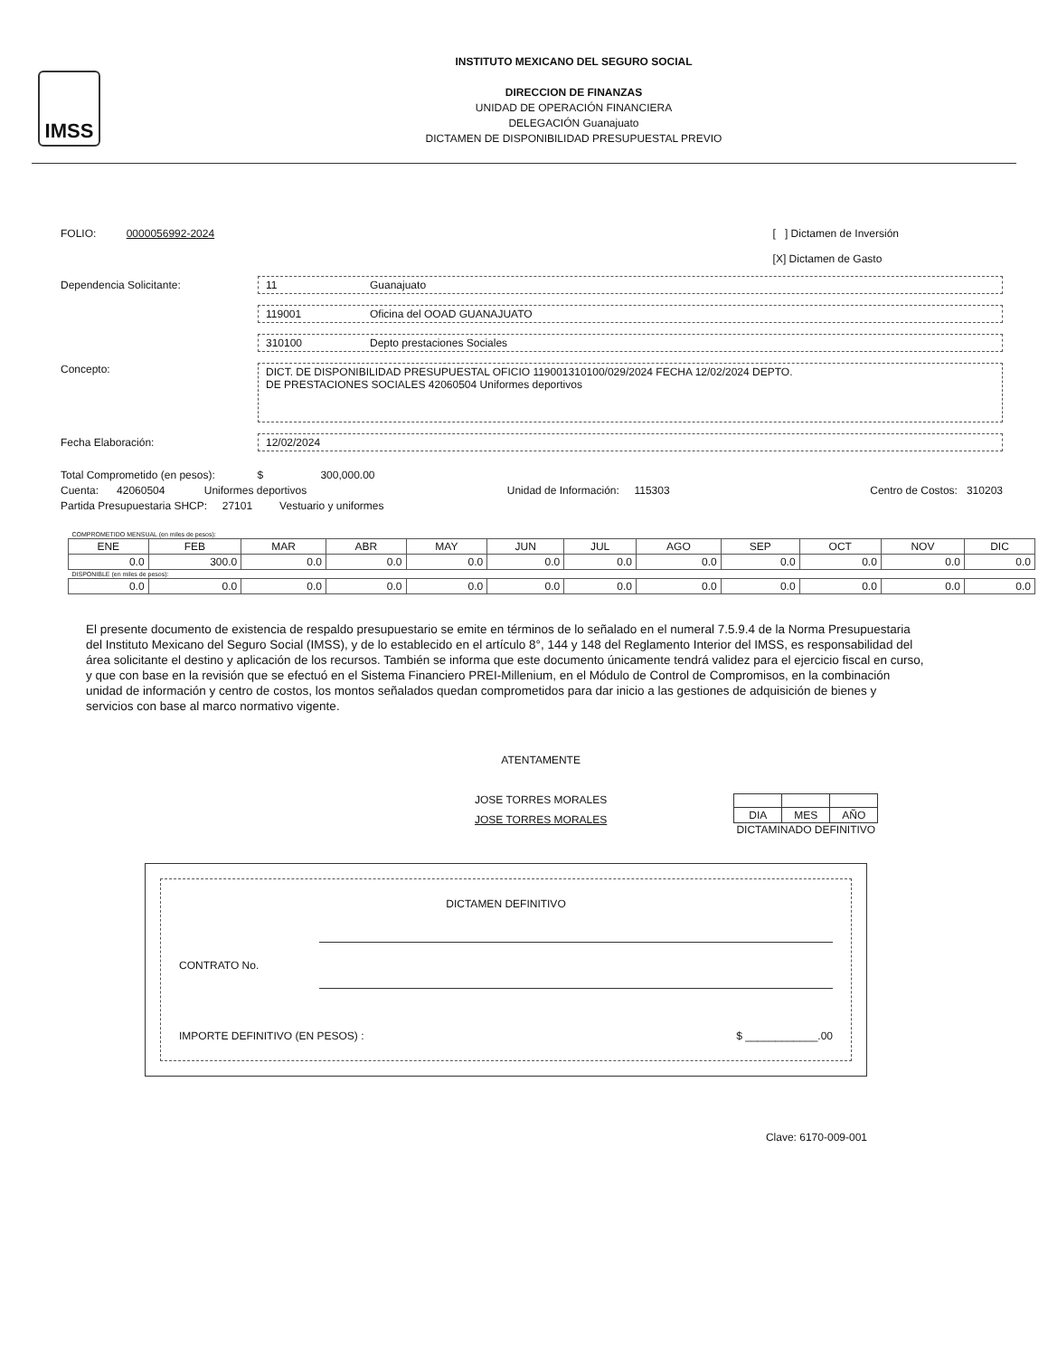IMSS
INSTITUTO MEXICANO DEL SEGURO SOCIAL
DIRECCION DE FINANZAS
UNIDAD DE OPERACIÓN FINANCIERA
DELEGACIÓN Guanajuato
DICTAMEN DE DISPONIBILIDAD PRESUPUESTAL PREVIO
FOLIO: 0000056992-2024
[ ] Dictamen de Inversión
[X] Dictamen de Gasto
Dependencia Solicitante: 11 Guanajuato
119001 Oficina del OOAD GUANAJUATO
310100 Depto prestaciones Sociales
Concepto:
DICT. DE DISPONIBILIDAD PRESUPUESTAL OFICIO 119001310100/029/2024 FECHA 12/02/2024 DEPTO.
DE PRESTACIONES SOCIALES 42060504 Uniformes deportivos
Fecha Elaboración: 12/02/2024
Total Comprometido (en pesos): $ 300,000.00
Cuenta: 42060504 Uniformes deportivos Unidad de Información: 115303 Centro de Costos: 310203
Partida Presupuestaria SHCP: 27101 Vestuario y uniformes
| COMPROMETIDO MENSUAL (en miles de pesos): | | | | | | | | | | | |
| ENE | FEB | MAR | ABR | MAY | JUN | JUL | AGO | SEP | OCT | NOV | DIC |
| 0.0 | 300.0 | 0.0 | 0.0 | 0.0 | 0.0 | 0.0 | 0.0 | 0.0 | 0.0 | 0.0 | 0.0 |
| DISPONIBLE (en miles de pesos): | | | | | | | | | | | |
| 0.0 | 0.0 | 0.0 | 0.0 | 0.0 | 0.0 | 0.0 | 0.0 | 0.0 | 0.0 | 0.0 | 0.0 |
El presente documento de existencia de respaldo presupuestario se emite en términos de lo señalado en el numeral 7.5.9.4 de la Norma Presupuestaria del Instituto Mexicano del Seguro Social (IMSS), y de lo establecido en el artículo 8°, 144 y 148 del Reglamento Interior del IMSS, es responsabilidad del área solicitante el destino y aplicación de los recursos. También se informa que este documento únicamente tendrá validez para el ejercicio fiscal en curso, y que con base en la revisión que se efectuó en el Sistema Financiero PREI-Millenium, en el Módulo de Control de Compromisos, en la combinación unidad de información y centro de costos, los montos señalados quedan comprometidos para dar inicio a las gestiones de adquisición de bienes y servicios con base al marco normativo vigente.
ATENTAMENTE
JOSE TORRES MORALES
JOSE TORRES MORALES
| DIA | MES | AÑO |
DICTAMINADO DEFINITIVO
DICTAMEN DEFINITIVO
CONTRATO No.
IMPORTE DEFINITIVO (EN PESOS) : $ ____________.00
Clave: 6170-009-001